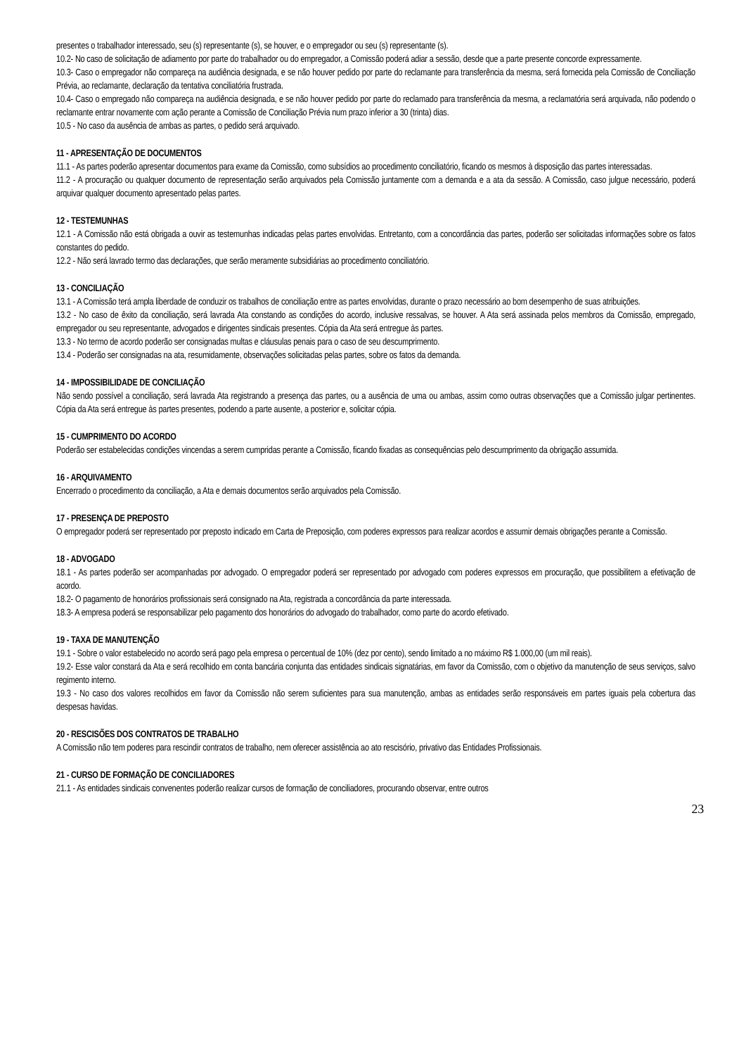presentes o trabalhador interessado, seu (s) representante (s), se houver, e o empregador ou seu (s) representante (s).
10.2- No caso de solicitação de adiamento por parte do trabalhador ou do empregador, a Comissão poderá adiar a sessão, desde que a parte presente concorde expressamente.
10.3- Caso o empregador não compareça na audiência designada, e se não houver pedido por parte do reclamante para transferência da mesma, será fornecida pela Comissão de Conciliação Prévia, ao reclamante, declaração da tentativa conciliatória frustrada.
10.4- Caso o empregado não compareça na audiência designada, e se não houver pedido por parte do reclamado para transferência da mesma, a reclamatória será arquivada, não podendo o reclamante entrar novamente com ação perante a Comissão de Conciliação Prévia num prazo inferior a 30 (trinta) dias.
10.5 - No caso da ausência de ambas as partes, o pedido será arquivado.
11 - APRESENTAÇÃO DE DOCUMENTOS
11.1 - As partes poderão apresentar documentos para exame da Comissão, como subsídios ao procedimento conciliatório, ficando os mesmos à disposição das partes interessadas.
11.2 - A procuração ou qualquer documento de representação serão arquivados pela Comissão juntamente com a demanda e a ata da sessão. A Comissão, caso julgue necessário, poderá arquivar qualquer documento apresentado pelas partes.
12 - TESTEMUNHAS
12.1 - A Comissão não está obrigada a ouvir as testemunhas indicadas pelas partes envolvidas. Entretanto, com a concordância das partes, poderão ser solicitadas informações sobre os fatos constantes do pedido.
12.2 - Não será lavrado termo das declarações, que serão meramente subsidiárias ao procedimento conciliatório.
13 - CONCILIAÇÃO
13.1 - A Comissão terá ampla liberdade de conduzir os trabalhos de conciliação entre as partes envolvidas, durante o prazo necessário ao bom desempenho de suas atribuições.
13.2 - No caso de êxito da conciliação, será lavrada Ata constando as condições do acordo, inclusive ressalvas, se houver. A Ata será assinada pelos membros da Comissão, empregado, empregador ou seu representante, advogados e dirigentes sindicais presentes. Cópia da Ata será entregue às partes.
13.3 - No termo de acordo poderão ser consignadas multas e cláusulas penais para o caso de seu descumprimento.
13.4 - Poderão ser consignadas na ata, resumidamente, observações solicitadas pelas partes, sobre os fatos da demanda.
14 - IMPOSSIBILIDADE DE CONCILIAÇÃO
Não sendo possível a conciliação, será lavrada Ata registrando a presença das partes, ou a ausência de uma ou ambas, assim como outras observações que a Comissão julgar pertinentes. Cópia da Ata será entregue às partes presentes, podendo a parte ausente, a posterior e, solicitar cópia.
15 - CUMPRIMENTO DO ACORDO
Poderão ser estabelecidas condições vincendas a serem cumpridas perante a Comissão, ficando fixadas as consequências pelo descumprimento da obrigação assumida.
16 - ARQUIVAMENTO
Encerrado o procedimento da conciliação, a Ata e demais documentos serão arquivados pela Comissão.
17 - PRESENÇA DE PREPOSTO
O empregador poderá ser representado por preposto indicado em Carta de Preposição, com poderes expressos para realizar acordos e assumir demais obrigações perante a Comissão.
18 - ADVOGADO
18.1 - As partes poderão ser acompanhadas por advogado. O empregador poderá ser representado por advogado com poderes expressos em procuração, que possibilitem a efetivação de acordo.
18.2- O pagamento de honorários profissionais será consignado na Ata, registrada a concordância da parte interessada.
18.3- A empresa poderá se responsabilizar pelo pagamento dos honorários do advogado do trabalhador, como parte do acordo efetivado.
19 - TAXA DE MANUTENÇÃO
19.1 - Sobre o valor estabelecido no acordo será pago pela empresa o percentual de 10% (dez por cento), sendo limitado a no máximo R$ 1.000,00 (um mil reais).
19.2- Esse valor constará da Ata e será recolhido em conta bancária conjunta das entidades sindicais signatárias, em favor da Comissão, com o objetivo da manutenção de seus serviços, salvo regimento interno.
19.3 - No caso dos valores recolhidos em favor da Comissão não serem suficientes para sua manutenção, ambas as entidades serão responsáveis em partes iguais pela cobertura das despesas havidas.
20 - RESCISÕES DOS CONTRATOS DE TRABALHO
A Comissão não tem poderes para rescindir contratos de trabalho, nem oferecer assistência ao ato rescisório, privativo das Entidades Profissionais.
21 - CURSO DE FORMAÇÃO DE CONCILIADORES
21.1 - As entidades sindicais convenentes poderão realizar cursos de formação de conciliadores, procurando observar, entre outros
23